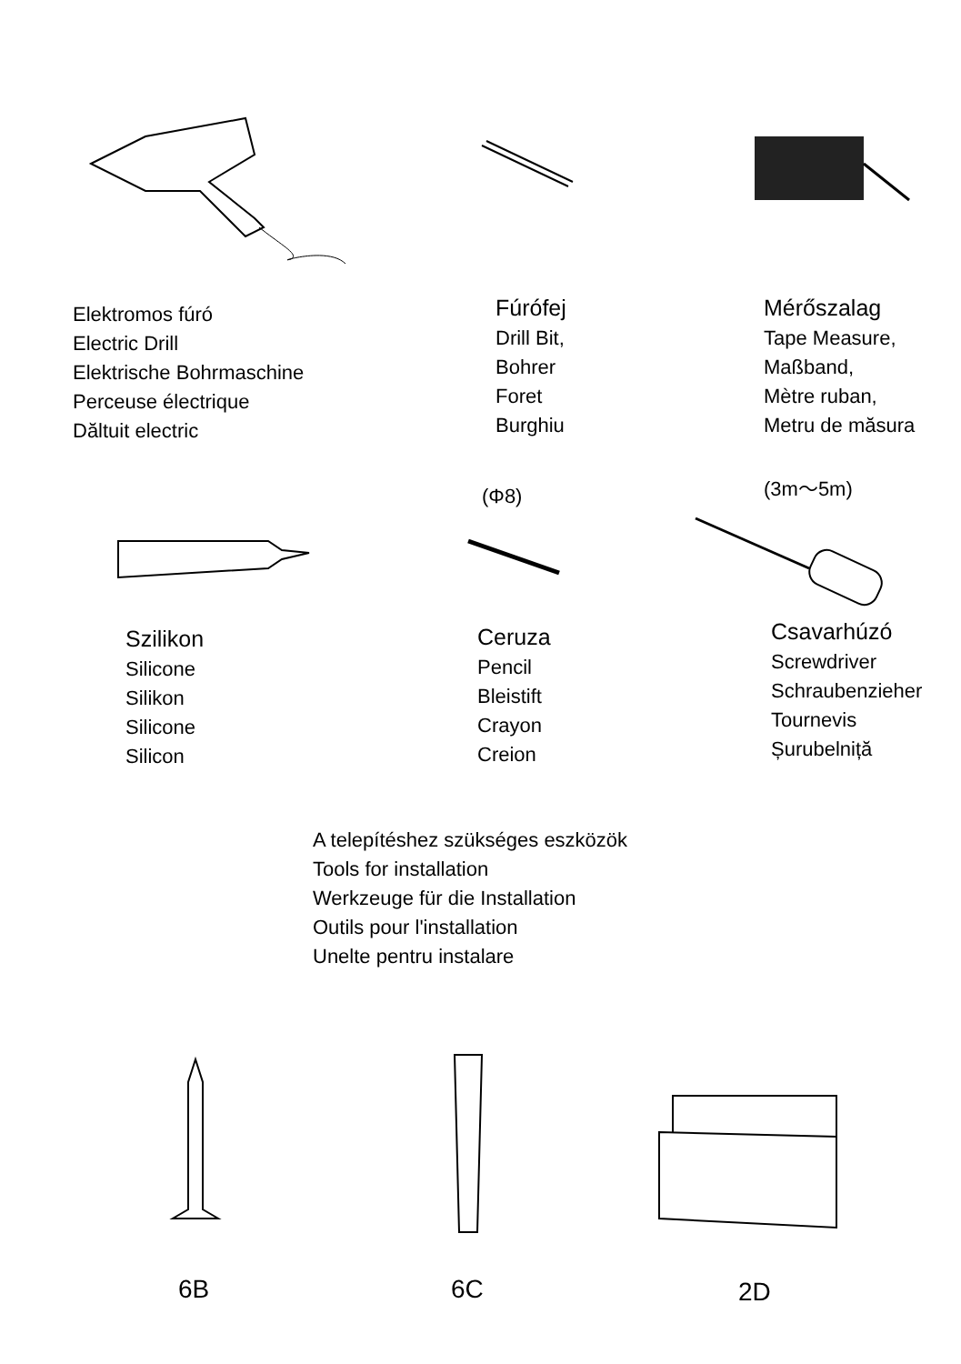Elektromos fúró
Electric Drill
Elektrische Bohrmaschine
Perceuse électrique
Dăltuit electric
Fúrófej
Drill Bit,
Bohrer
Foret
Burghiu
Mérőszalag
Tape Measure,
Maßband,
Mètre ruban,
Metru de măsura
(Φ8) (3m～5m)
Szilikon
Silicone
Silikon
Silicone
Silicon
Ceruza
Pencil
Bleistift
Crayon
Creion
Csavarhúzó
Screwdriver
Schraubenzieher
Tournevis
Șurubelniță
A telepítéshez szükséges eszközök
Tools for installation
Werkzeuge für die Installation
Outils pour l'installation
Unelte pentru instalare
6B 6C 2D